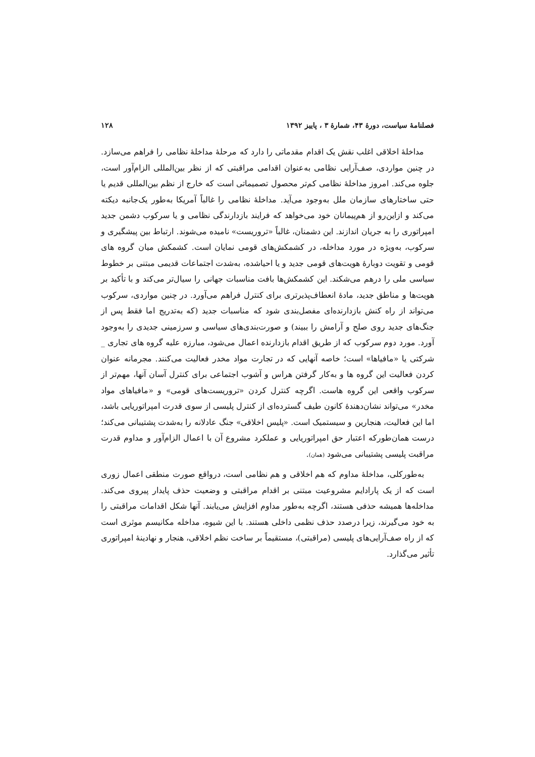فصلنامهٔ سیاست، دورهٔ ۴۳، شمارهٔ ۳ ، پاییز ۱۳۹۲ ۱۲۸
مداخلهٔ اخلاقی اغلب نقش یک اقدام مقدماتی را دارد که مرحلهٔ مداخلهٔ نظامی را فراهم می‌سازد. در چنین مواردی، صف‌آرایی نظامی به‌عنوان اقدامی مراقبتی که از نظر بین‌المللی الزام‌آور است، جلوه می‌کند. امروز مداخلهٔ نظامی کم‌تر محصول تصمیماتی است که خارج از نظم بین‌المللی قدیم یا حتی ساختارهای سازمان ملل به‌وجود می‌آید. مداخلهٔ نظامی را غالباً آمریکا به‌طور یک‌جانبه دیکته می‌کند و ازاین‌رو از هم‌پیمانان خود می‌خواهد که فرایند بازدارندگی نظامی و یا سرکوب دشمن جدید امپراتوری را به جریان اندازند. این دشمنان، غالباً «تروریست» نامیده می‌شوند. ارتباط بین پیشگیری و سرکوب، به‌ویژه در مورد مداخله، در کشمکش‌های قومی نمایان است. کشمکش میان گروه های قومی و تقویت دوبارهٔ هویت‌های قومی جدید و یا احیاشده، به‌شدت اجتماعات قدیمی مبتنی بر خطوط سیاسی ملی را درهم می‌شکند. این کشمکش‌ها بافت مناسبات جهانی را سیال‌تر می‌کند و با تأکید بر هویت‌ها و مناطق جدید، مادهٔ انعطاف‌پذیرتری برای کنترل فراهم می‌آورد. در چنین مواردی، سرکوب می‌تواند از راه کنش بازدارنده‌ای مفصل‌بندی شود که مناسبات جدید (که به‌تدریج اما فقط پس از جنگ‌های جدید روی صلح و آرامش را ببیند) و صورت‌بندی‌های سیاسی و سرزمینی جدیدی را به‌وجود آورد. مورد دوم سرکوب که از طریق اقدام بازدارنده اعمال می‌شود، مبارزه علیه گروه های تجاری _ شرکتی یا «مافیاها» است؛ خاصه آنهایی که در تجارت مواد مخدر فعالیت می‌کنند. مجرمانه عنوان کردن فعالیت این گروه ها و به‌کار گرفتن هراس و آشوب اجتماعی برای کنترل آسان آنها، مهم‌تر از سرکوب واقعی این گروه هاست. اگرچه کنترل کردن «تروریست‌های قومی» و «مافیاهای مواد مخدر» می‌تواند نشان‌دهندهٔ کانون طیف گسترده‌ای از کنترل پلیسی از سوی قدرت امپراتوریایی باشد، اما این فعالیت، هنجارین و سیستمیک است. «پلیس اخلاقی» جنگ عادلانه را به‌شدت پشتیبانی می‌کند؛ درست همان‌طورکه اعتبار حق امپراتوریایی و عملکرد مشروع آن با اعمال الزام‌آور و مداوم قدرت مراقبت پلیسی پشتیبانی می‌شود (همان).
به‌طورکلی، مداخلهٔ مداوم که هم اخلاقی و هم نظامی است، درواقع صورت منطقی اعمال زوری است که از یک پارادایم مشروعیت مبتنی بر اقدام مراقبتی و وضعیت حذف پایدار پیروی می‌کند. مداخله‌ها همیشه حذفی هستند، اگرچه به‌طور مداوم افزایش می‌یابند. آنها شکل اقدامات مراقبتی را به خود می‌گیرند، زیرا درصدد حذف نظمی داخلی هستند. با این شیوه، مداخله مکانیسم موثری است که از راه صف‌آرایی‌های پلیسی (مراقبتی)، مستقیماً بر ساخت نظم اخلاقی، هنجار و نهادینهٔ امپراتوری تأثیر می‌گذارد.